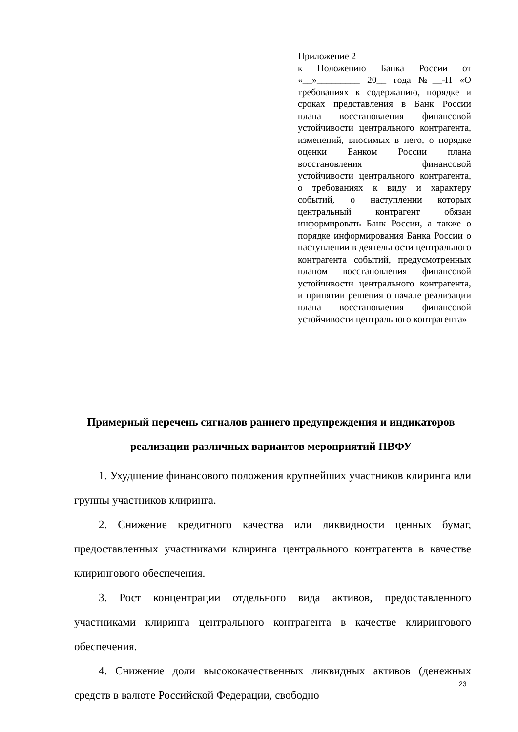Приложение 2
к Положению Банка России от «__»_________ 20__ года №__-П «О требованиях к содержанию, порядке и сроках представления в Банк России плана восстановления финансовой устойчивости центрального контрагента, изменений, вносимых в него, о порядке оценки Банком России плана восстановления финансовой устойчивости центрального контрагента, о требованиях к виду и характеру событий, о наступлении которых центральный контрагент обязан информировать Банк России, а также о порядке информирования Банка России о наступлении в деятельности центрального контрагента событий, предусмотренных планом восстановления финансовой устойчивости центрального контрагента, и принятии решения о начале реализации плана восстановления финансовой устойчивости центрального контрагента»
Примерный перечень сигналов раннего предупреждения и индикаторов реализации различных вариантов мероприятий ПВФУ
1. Ухудшение финансового положения крупнейших участников клиринга или группы участников клиринга.
2. Снижение кредитного качества или ликвидности ценных бумаг, предоставленных участниками клиринга центрального контрагента в качестве клирингового обеспечения.
3. Рост концентрации отдельного вида активов, предоставленного участниками клиринга центрального контрагента в качестве клирингового обеспечения.
4. Снижение доли высококачественных ликвидных активов (денежных средств в валюте Российской Федерации, свободно
23